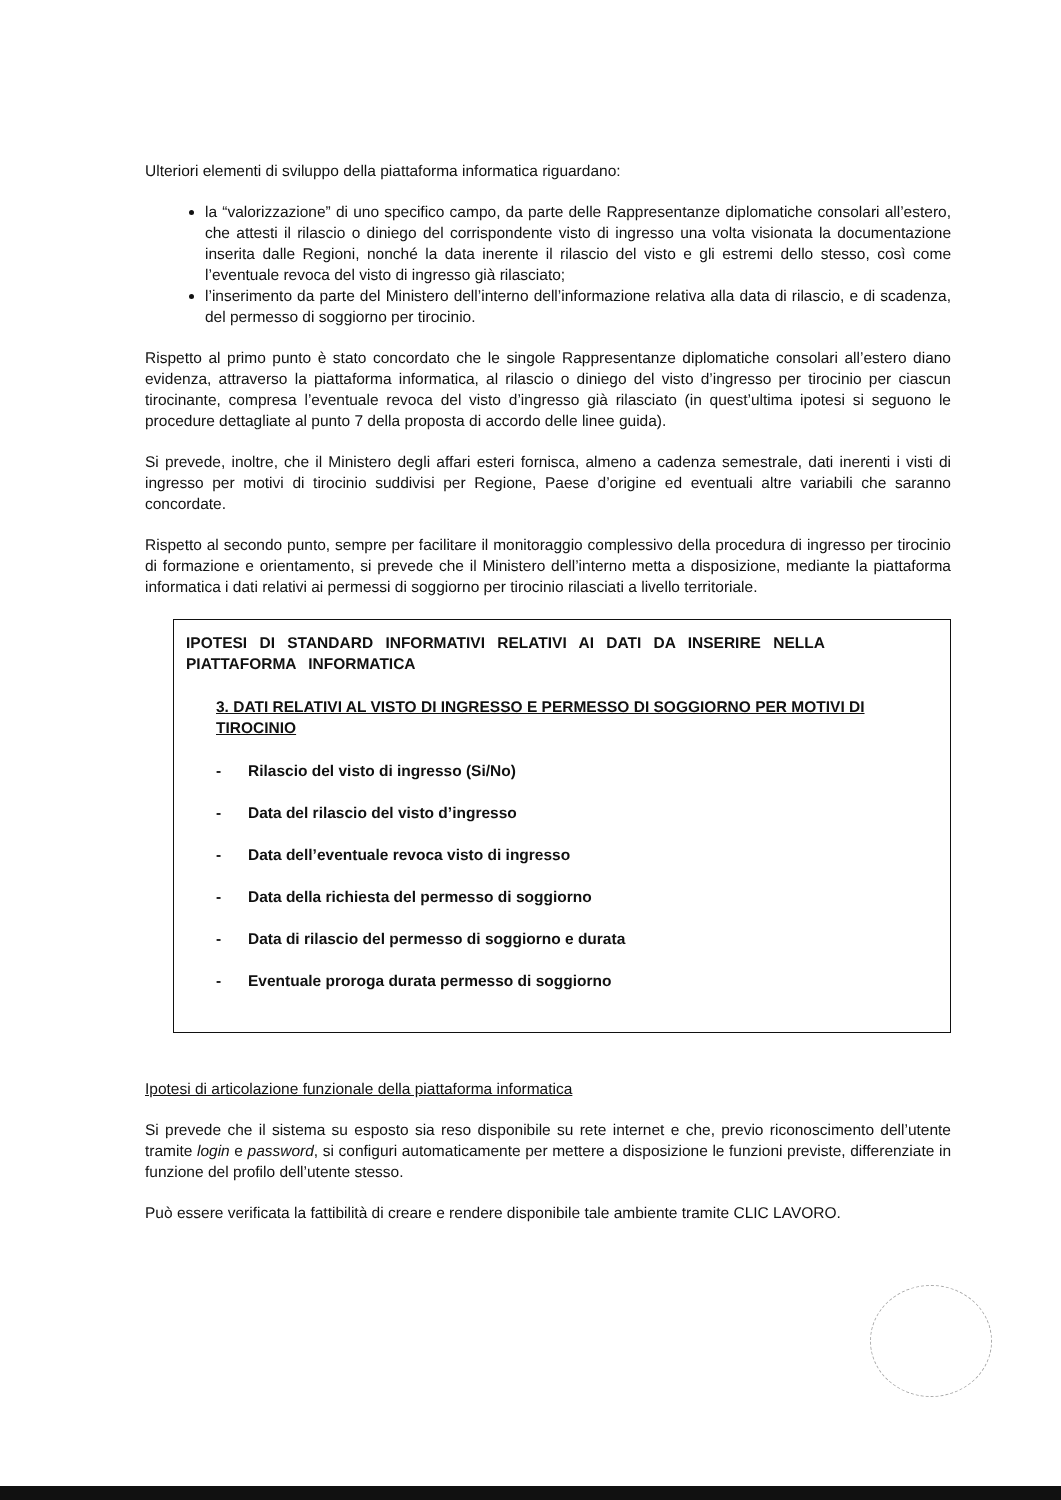Ulteriori elementi di sviluppo della piattaforma informatica riguardano:
la “valorizzazione” di uno specifico campo, da parte delle Rappresentanze diplomatiche consolari all’estero, che attesti il rilascio o diniego del corrispondente visto di ingresso una volta visionata la documentazione inserita dalle Regioni, nonché la data inerente il rilascio del visto e gli estremi dello stesso, così come l’eventuale revoca del visto di ingresso già rilasciato;
l’inserimento da parte del Ministero dell’interno dell’informazione relativa alla data di rilascio, e di scadenza, del permesso di soggiorno per tirocinio.
Rispetto al primo punto è stato concordato che le singole Rappresentanze diplomatiche consolari all’estero diano evidenza, attraverso la piattaforma informatica, al rilascio o diniego del visto d’ingresso per tirocinio per ciascun tirocinante, compresa l’eventuale revoca del visto d’ingresso già rilasciato (in quest’ultima ipotesi si seguono le procedure dettagliate al punto 7 della proposta di accordo delle linee guida).
Si prevede, inoltre, che il Ministero degli affari esteri fornisca, almeno a cadenza semestrale, dati inerenti i visti di ingresso per motivi di tirocinio suddivisi per Regione, Paese d’origine ed eventuali altre variabili che saranno concordate.
Rispetto al secondo punto, sempre per facilitare il monitoraggio complessivo della procedura di ingresso per tirocinio di formazione e orientamento, si prevede che il Ministero dell’interno metta a disposizione, mediante la piattaforma informatica i dati relativi ai permessi di soggiorno per tirocinio rilasciati a livello territoriale.
IPOTESI DI STANDARD INFORMATIVI RELATIVI AI DATI DA INSERIRE NELLA PIATTAFORMA INFORMATICA
3. DATI RELATIVI AL VISTO DI INGRESSO E PERMESSO DI SOGGIORNO PER MOTIVI DI TIROCINIO
- Rilascio del visto di ingresso (Si/No)
- Data del rilascio del visto d’ingresso
- Data dell’eventuale revoca visto di ingresso
- Data della richiesta del permesso di soggiorno
- Data di rilascio del permesso di soggiorno e durata
- Eventuale proroga durata permesso di soggiorno
Ipotesi di articolazione funzionale della piattaforma informatica
Si prevede che il sistema su esposto sia reso disponibile su rete internet e che, previo riconoscimento dell’utente tramite login e password, si configuri automaticamente per mettere a disposizione le funzioni previste, differenziate in funzione del profilo dell’utente stesso.
Può essere verificata la fattibilità di creare e rendere disponibile tale ambiente tramite CLIC LAVORO.